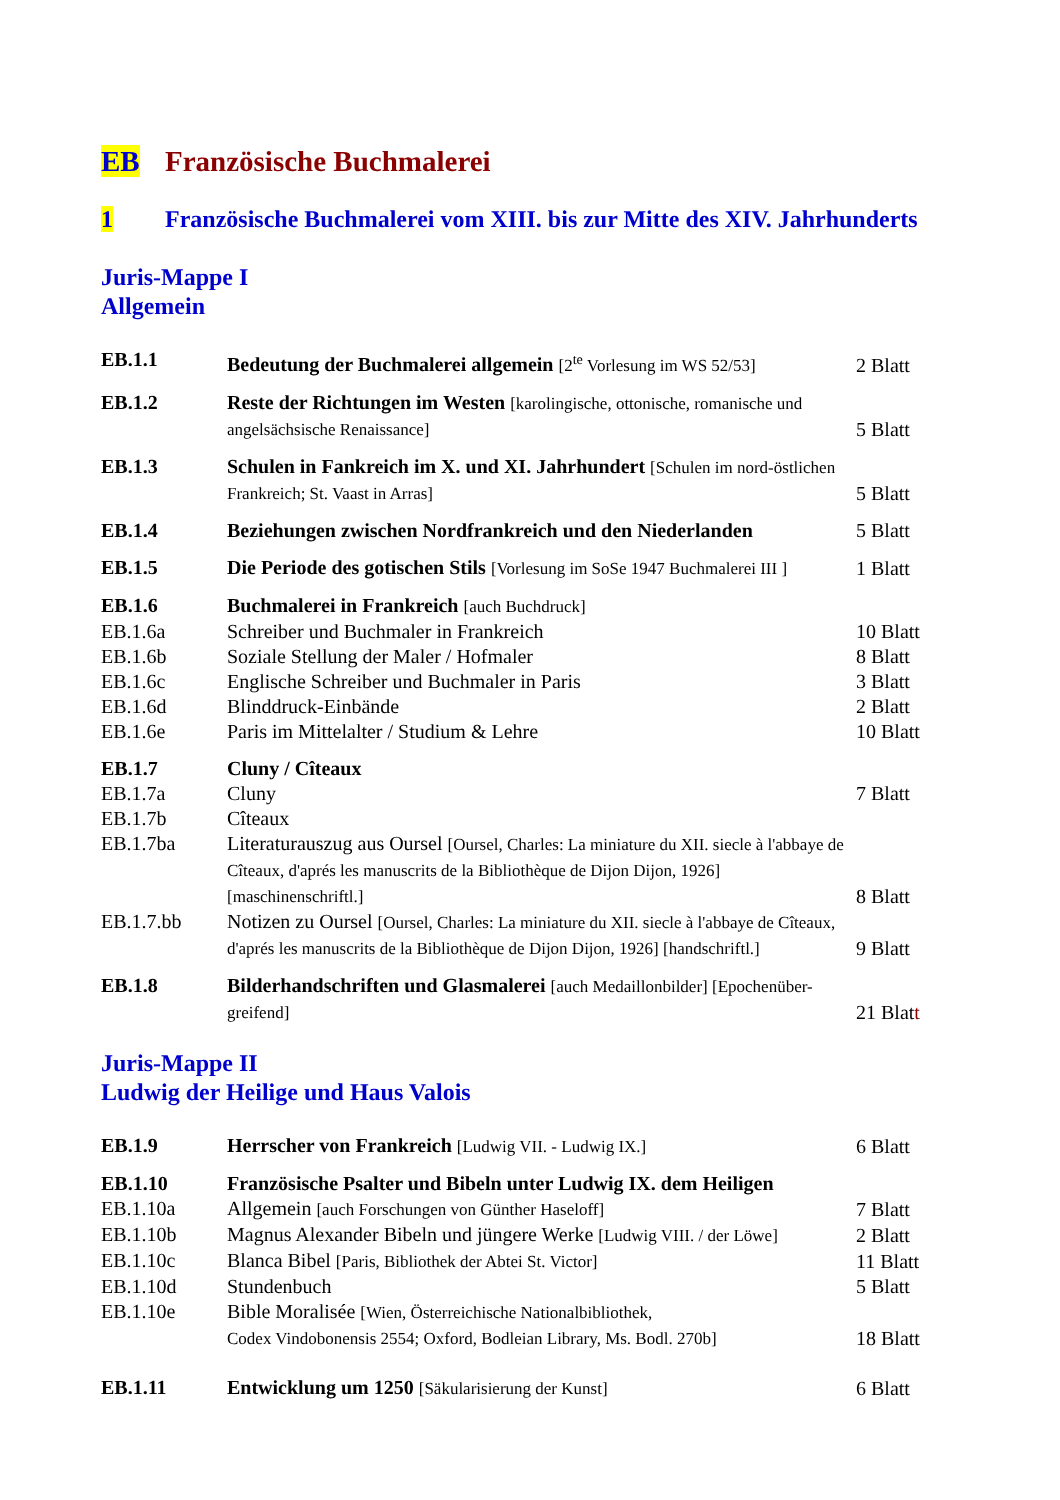EB Französische Buchmalerei
1 Französische Buchmalerei vom XIII. bis zur Mitte des XIV. Jahrhunderts
Juris-Mappe I
Allgemein
| EB.1.1 | Bedeutung der Buchmalerei allgemein [2<sup>te</sup> Vorlesung im WS 52/53] | 2 Blatt |
| EB.1.2 | Reste der Richtungen im Westen [karolingische, ottonische, romanische und angelsächsische Renaissance] | 5 Blatt |
| EB.1.3 | Schulen in Fankreich im X. und XI. Jahrhundert [Schulen im nord-östlichen Frankreich; St. Vaast in Arras] | 5 Blatt |
| EB.1.4 | Beziehungen zwischen Nordfrankreich und den Niederlanden | 5 Blatt |
| EB.1.5 | Die Periode des gotischen Stils [Vorlesung im SoSe 1947 Buchmalerei III ] | 1 Blatt |
| EB.1.6 | Buchmalerei in Frankreich [auch Buchdruck] | |
| EB.1.6a | Schreiber und Buchmaler in Frankreich | 10 Blatt |
| EB.1.6b | Soziale Stellung der Maler / Hofmaler | 8 Blatt |
| EB.1.6c | Englische Schreiber und Buchmaler in Paris | 3 Blatt |
| EB.1.6d | Blinddruck-Einbände | 2 Blatt |
| EB.1.6e | Paris im Mittelalter / Studium & Lehre | 10 Blatt |
| EB.1.7 | Cluny / Cîteaux | |
| EB.1.7a | Cluny | 7 Blatt |
| EB.1.7b | Cîteaux | |
| EB.1.7ba | Literaturauszug aus Oursel [Oursel, Charles: La miniature du XII. siecle à l'abbaye de Cîteaux, d'aprés les manuscrits de la Bibliothèque de Dijon Dijon, 1926] [maschinenschriftl.] | 8 Blatt |
| EB.1.7.bb | Notizen zu Oursel [Oursel, Charles: La miniature du XII. siecle à l'abbaye de Cîteaux, d'aprés les manuscrits de la Bibliothèque de Dijon Dijon, 1926] [handschriftl.] | 9 Blatt |
| EB.1.8 | Bilderhandschriften und Glasmalerei [auch Medaillonbilder] [Epochenüber-greifend] | 21 Blat t |
Juris-Mappe II
Ludwig der Heilige und Haus Valois
| EB.1.9 | Herrscher von Frankreich [Ludwig VII. - Ludwig IX.] | 6 Blatt |
| EB.1.10 | Französische Psalter und Bibeln unter Ludwig IX. dem Heiligen | |
| EB.1.10a | Allgemein [auch Forschungen von Günther Haseloff] | 7 Blatt |
| EB.1.10b | Magnus Alexander Bibeln und jüngere Werke [Ludwig VIII. / der Löwe] | 2 Blatt |
| EB.1.10c | Blanca Bibel [Paris, Bibliothek der Abtei St. Victor] | 11 Blatt |
| EB.1.10d | Stundenbuch | 5 Blatt |
| EB.1.10e | Bible Moralisée [Wien, Österreichische Nationalbibliothek, Codex Vindobonensis 2554; Oxford, Bodleian Library, Ms. Bodl. 270b] | 18 Blatt |
| EB.1.11 | Entwicklung um 1250 [Säkularisierung der Kunst] | 6 Blatt |